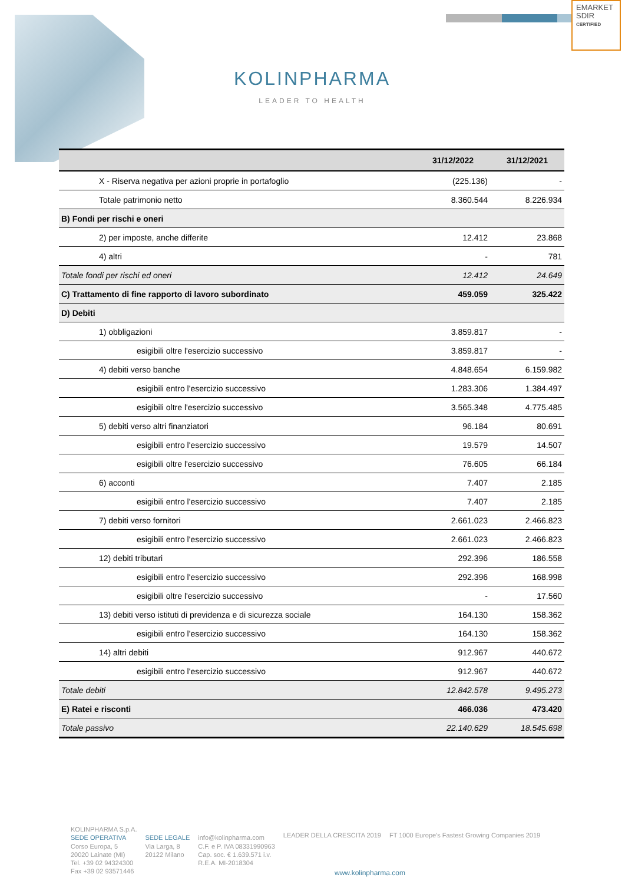EMARKET
SDIR
CERTIFIED
KOLINPHARMA
LEADER TO HEALTH
| | 31/12/2022 | 31/12/2021 |
| --- | --- | --- |
| X - Riserva negativa per azioni proprie in portafoglio | (225.136) | - |
| Totale patrimonio netto | 8.360.544 | 8.226.934 |
| B) Fondi per rischi e oneri | | |
| 2) per imposte, anche differite | 12.412 | 23.868 |
| 4) altri | - | 781 |
| Totale fondi per rischi ed oneri | 12.412 | 24.649 |
| C) Trattamento di fine rapporto di lavoro subordinato | 459.059 | 325.422 |
| D) Debiti | | |
| 1) obbligazioni | 3.859.817 | - |
| esigibili oltre l'esercizio successivo | 3.859.817 | - |
| 4) debiti verso banche | 4.848.654 | 6.159.982 |
| esigibili entro l'esercizio successivo | 1.283.306 | 1.384.497 |
| esigibili oltre l'esercizio successivo | 3.565.348 | 4.775.485 |
| 5) debiti verso altri finanziatori | 96.184 | 80.691 |
| esigibili entro l'esercizio successivo | 19.579 | 14.507 |
| esigibili oltre l'esercizio successivo | 76.605 | 66.184 |
| 6) acconti | 7.407 | 2.185 |
| esigibili entro l'esercizio successivo | 7.407 | 2.185 |
| 7) debiti verso fornitori | 2.661.023 | 2.466.823 |
| esigibili entro l'esercizio successivo | 2.661.023 | 2.466.823 |
| 12) debiti tributari | 292.396 | 186.558 |
| esigibili entro l'esercizio successivo | 292.396 | 168.998 |
| esigibili oltre l'esercizio successivo | - | 17.560 |
| 13) debiti verso istituti di previdenza e di sicurezza sociale | 164.130 | 158.362 |
| esigibili entro l'esercizio successivo | 164.130 | 158.362 |
| 14) altri debiti | 912.967 | 440.672 |
| esigibili entro l'esercizio successivo | 912.967 | 440.672 |
| Totale debiti | 12.842.578 | 9.495.273 |
| E) Ratei e risconti | 466.036 | 473.420 |
| Totale passivo | 22.140.629 | 18.545.698 |
KOLINPHARMA S.p.A.
SEDE OPERATIVA
Corso Europa, 5
20020 Lainate (MI)
Tel. +39 02 94324300
Fax +39 02 93571446
SEDE LEGALE
Via Larga, 8
20122 Milano
info@kolinpharma.com
C.F. e P. IVA 08331990963
Cap. soc. € 1.639.571 i.v.
R.E.A. MI-2018304
LEADER DELLA CRESCITA 2019 FT 1000 Europe's Fastest Growing Companies 2019
www.kolinpharma.com